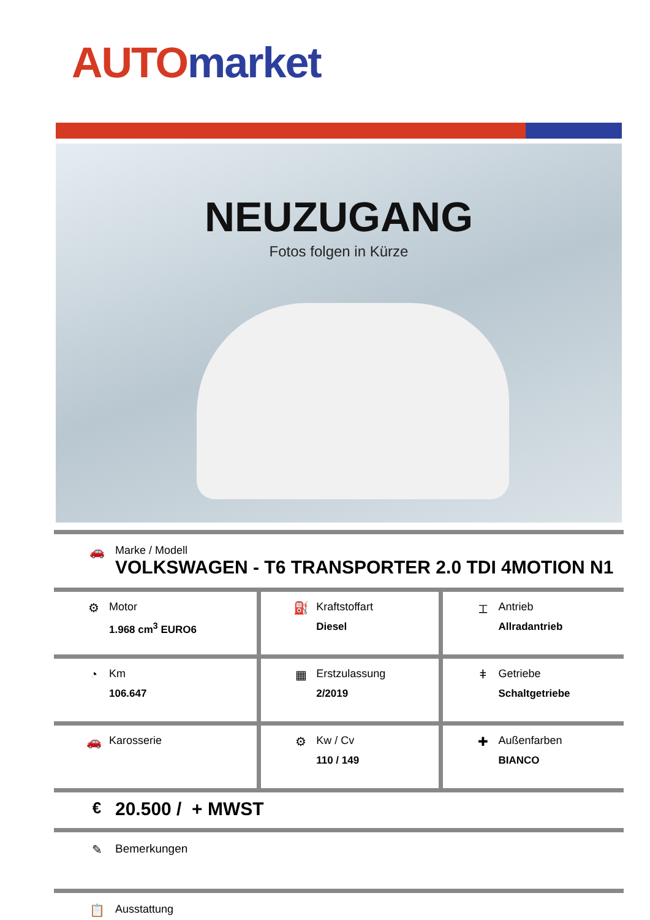AUTO market
NEUZUGANG
Fotos folgen in Kürze
🚗 Marke / Modell
VOLKSWAGEN - T6 TRANSPORTER 2.0 TDI 4MOTION N1
| ⚙ Motor 1.968 cm<sup>3</sup> EURO6 | ⛽ Kraftstoffart Diesel | ⌶ Antrieb Allradantrieb |
| ◔ Km 106.647 | ▦ Erstzulassung 2/2019 | ǂ Getriebe Schaltgetriebe |
| 🚗 Karosserie | ⚙ Kw / Cv 110 / 149 | ✚ Außenfarben BIANCO |
€
20.500 / + MWST
✎ Bemerkungen
📋 Ausstattung